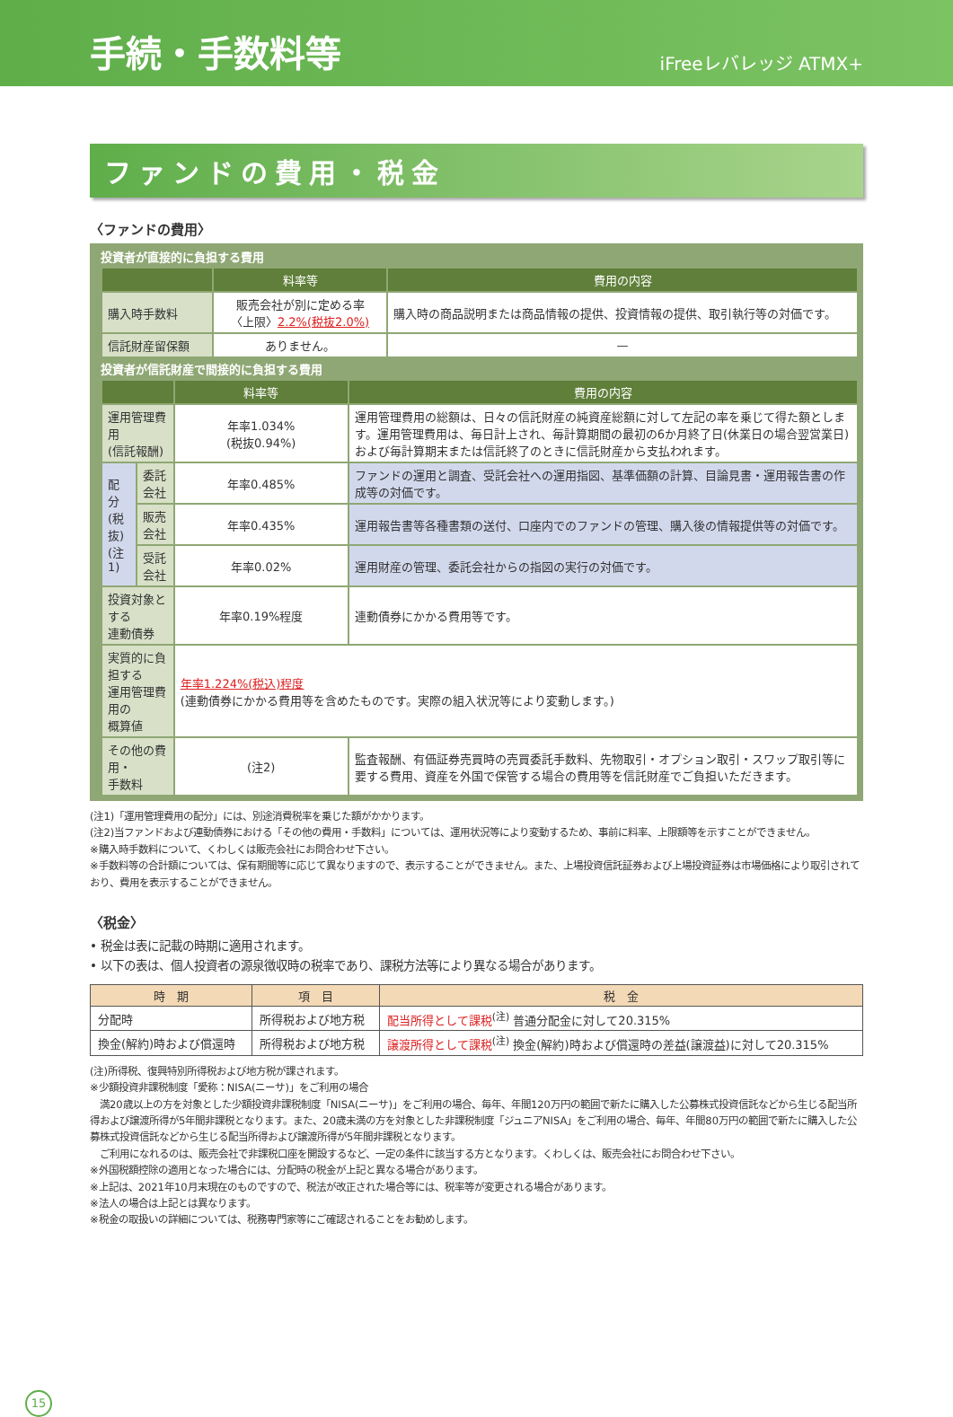手続・手数料等
iFreeレバレッジ ATMX+
ファンドの費用・税金
〈ファンドの費用〉
投資者が直接的に負担する費用
| | 料率等 | 費用の内容 |
| --- | --- | --- |
| 購入時手数料 | 販売会社が別に定める率 〈上限〉 2.2%(税抜2.0%) | 購入時の商品説明または商品情報の提供、投資情報の提供、取引執行等の対価です。 |
| 信託財産留保額 | ありません。 | — |
投資者が信託財産で間接的に負担する費用
| | | 料率等 | 費用の内容 |
| --- | --- | --- | --- |
| 運用管理費用 (信託報酬) | | 年率1.034% (税抜0.94%) | 運用管理費用の総額は、日々の信託財産の純資産総額に対して左記の率を乗じて得た額とします。運用管理費用は、毎日計上され、毎計算期間の最初の6か月終了日(休業日の場合翌営業日)および毎計算期末または信託終了のときに信託財産から支払われます。 |
| 配分 (税抜) (注1) | 委託会社 | 年率0.485% | ファンドの運用と調査、受託会社への運用指図、基準価額の計算、目論見書・運用報告書の作成等の対価です。 |
| | 販売会社 | 年率0.435% | 運用報告書等各種書類の送付、口座内でのファンドの管理、購入後の情報提供等の対価です。 |
| | 受託会社 | 年率0.02% | 運用財産の管理、委託会社からの指図の実行の対価です。 |
| 投資対象とする 連動債券 | | 年率0.19%程度 | 連動債券にかかる費用等です。 |
| 実質的に負担する 運用管理費用の 概算値 | | 年率1.224%(税込)程度 (連動債券にかかる費用等を含めたものです。実際の組入状況等により変動します。) | |
| その他の費用・ 手数料 | | (注2) | 監査報酬、有価証券売買時の売買委託手数料、先物取引・オプション取引・スワップ取引等に要する費用、資産を外国で保管する場合の費用等を信託財産でご負担いただきます。 |
(注1)「運用管理費用の配分」には、別途消費税率を乗じた額がかかります。
(注2)当ファンドおよび連動債券における「その他の費用・手数料」については、運用状況等により変動するため、事前に料率、上限額等を示すことができません。
※購入時手数料について、くわしくは販売会社にお問合わせ下さい。
※手数料等の合計額については、保有期間等に応じて異なりますので、表示することができません。また、上場投資信託証券および上場投資証券は市場価格により取引されており、費用を表示することができません。
〈税金〉
• 税金は表に記載の時期に適用されます。
• 以下の表は、個人投資者の源泉徴収時の税率であり、課税方法等により異なる場合があります。
| 時 期 | 項 目 | 税 金 |
| --- | --- | --- |
| 分配時 | 所得税および地方税 | 配当所得として課税<sup>(注)</sup> 普通分配金に対して20.315% |
| 換金(解約)時および償還時 | 所得税および地方税 | 譲渡所得として課税<sup>(注)</sup> 換金(解約)時および償還時の差益(譲渡益)に対して20.315% |
(注)所得税、復興特別所得税および地方税が課されます。
※少額投資非課税制度「愛称：NISA(ニーサ)」をご利用の場合
　満20歳以上の方を対象とした少額投資非課税制度「NISA(ニーサ)」をご利用の場合、毎年、年間120万円の範囲で新たに購入した公募株式投資信託などから生じる配当所得および譲渡所得が5年間非課税となります。また、20歳未満の方を対象とした非課税制度「ジュニアNISA」をご利用の場合、毎年、年間80万円の範囲で新たに購入した公募株式投資信託などから生じる配当所得および譲渡所得が5年間非課税となります。
　ご利用になれるのは、販売会社で非課税口座を開設するなど、一定の条件に該当する方となります。くわしくは、販売会社にお問合わせ下さい。
※外国税額控除の適用となった場合には、分配時の税金が上記と異なる場合があります。
※上記は、2021年10月末現在のものですので、税法が改正された場合等には、税率等が変更される場合があります。
※法人の場合は上記とは異なります。
※税金の取扱いの詳細については、税務専門家等にご確認されることをお勧めします。
15